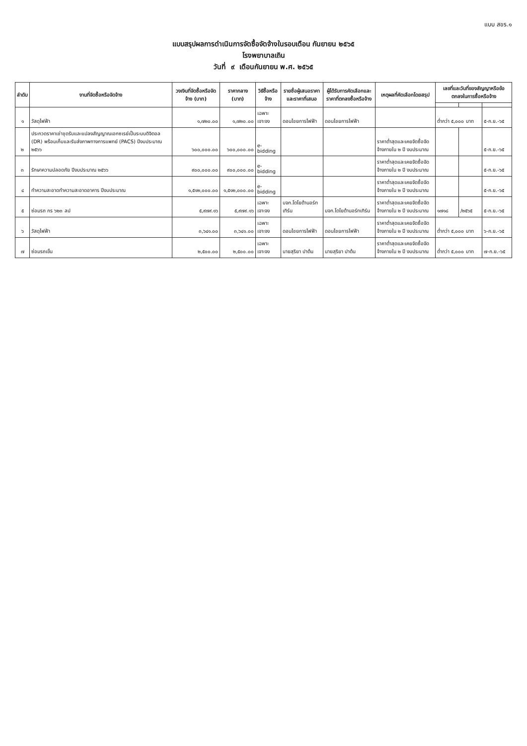แบบ สขร.๑
แบบสรุปผลการดำเนินการจัดซื้อจัดจ้างในรอบเดือน กันยายน ๒๕๖๕
โรงพยาบาลเถิน
วันที่ ๙ เดือนกันยายน พ.ศ. ๒๕๖๕
| ลำดับ | งานที่จัดซื้อหรือจัดจ้าง | วงเงินที่จัดซื้อหรือจัดจ้าง (บาท) | ราคากลาง (บาท) | วิธีซื้อหรือจ้าง | รายชื่อผู้เสนอราคาและราคาที่เสนอ | ผู้ได้รับการคัดเลือกและราคาที่ตกลงซื้อหรือจ้าง | เหตุผลที่คัดเลือกโดยสรุป | เลขที่และวันที่ของสัญญาหรือข้อตกลงในการซื้อหรือจ้าง | | |
| --- | --- | --- | --- | --- | --- | --- | --- | --- | --- | --- |
| ๑ | วัสดุไฟฟ้า | ๑,๗๒๐.๐๐ | ๑,๗๒๐.๐๐ | เฉพาะเจาะจง | ดอนไชยการไฟฟ้า | ดอนไชยการไฟฟ้า | | ต่ำกว่า ๕,๐๐๐ บาท | | ๕-ก.ย.-๖๕ |
| ๒ | ประกวดราคาเช่าชุดรับและแปลงสัญญาณเอกซเรย์เป็นระบบดิจิตอล (DR) พร้อมเก็บและรับส่งภาพทางการแพทย์ (PACS) ปีงบประมาณ ๒๕๖๖ | ๖๐๐,๐๐๐.๐๐ | ๖๐๐,๐๐๐.๐๐ | e-bidding | | | ราคาต่ำสุดและเคยจัดซื้อจัดจ้างภายใน ๒ ปี งบประมาณ | | | ๕-ก.ย.-๖๕ |
| ๓ | รักษาความปลอดภัย ปีงบประมาณ ๒๕๖๖ | ๙๐๐,๐๐๐.๐๐ | ๙๐๐,๐๐๐.๐๐ | e-bidding | | | ราคาต่ำสุดและเคยจัดซื้อจัดจ้างภายใน ๒ ปี งบประมาณ | | | ๕-ก.ย.-๖๕ |
| ๔ | ทำความสะอาดทำความสะอาดอาคาร ปีงบประมาณ | ๑,๕๑๒,๐๐๐.๐๐ | ๑,๕๑๒,๐๐๐.๐๐ | e-bidding | | | ราคาต่ำสุดและเคยจัดซื้อจัดจ้างภายใน ๒ ปี งบประมาณ | | | ๕-ก.ย.-๖๕ |
| ๕ | ซ่อมรถ กร ๖๒๓ ลป | ๕,๙๗๙.๑๖ | ๕,๙๗๙.๑๖ | เฉพาะเจาะจง | บจก.โตโยต้านอร์ทเทิร์น | บจก.โตโยต้านอร์ทเทิร์น | ราคาต่ำสุดและเคยจัดซื้อจัดจ้างภายใน ๒ ปี งบประมาณ | ๑๗๑๘ | /๒๕๖๕ | ๕-ก.ย.-๖๕ |
| ๖ | วัสดุไฟฟ้า | ๓,๖๔๑.๐๐ | ๓,๖๔๑.๐๐ | เฉพาะเจาะจง | ดอนไชยการไฟฟ้า | ดอนไชยการไฟฟ้า | ราคาต่ำสุดและเคยจัดซื้อจัดจ้างภายใน ๒ ปี งบประมาณ | ต่ำกว่า ๕,๐๐๐ บาท | | ๖-ก.ย.-๖๕ |
| ๗ | ซ่อมรถเข็น | ๒,๕๐๐.๐๐ | ๒,๕๐๐.๐๐ | เฉพาะเจาะจง | นายสุริยา ปาต้น | นายสุริยา ปาต้น | ราคาต่ำสุดและเคยจัดซื้อจัดจ้างภายใน ๒ ปี งบประมาณ | ต่ำกว่า ๕,๐๐๐ บาท | | ๗-ก.ย.-๖๕ |